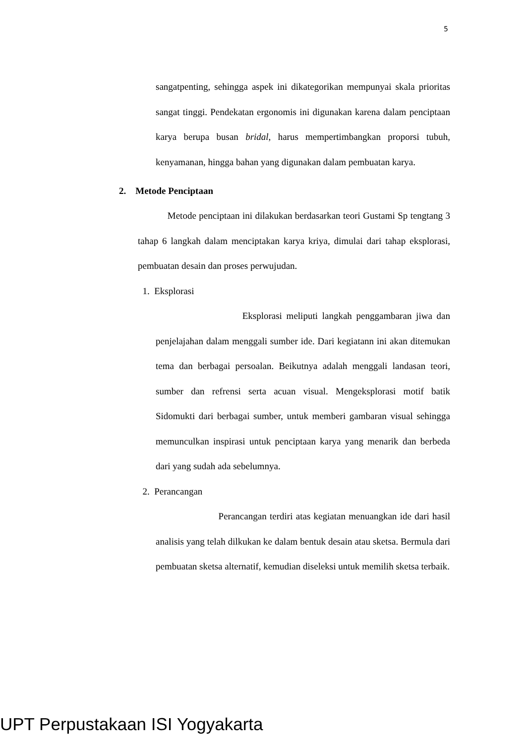5
sangatpenting, sehingga aspek ini dikategorikan mempunyai skala prioritas sangat tinggi. Pendekatan ergonomis ini digunakan karena dalam penciptaan karya berupa busan bridal, harus mempertimbangkan proporsi tubuh, kenyamanan, hingga bahan yang digunakan dalam pembuatan karya.
2. Metode Penciptaan
Metode penciptaan ini dilakukan berdasarkan teori Gustami Sp tengtang 3 tahap 6 langkah dalam menciptakan karya kriya, dimulai dari tahap eksplorasi, pembuatan desain dan proses perwujudan.
1. Eksplorasi
Eksplorasi meliputi langkah penggambaran jiwa dan penjelajahan dalam menggali sumber ide. Dari kegiatann ini akan ditemukan tema dan berbagai persoalan. Beikutnya adalah menggali landasan teori, sumber dan refrensi serta acuan visual. Mengeksplorasi motif batik Sidomukti dari berbagai sumber, untuk memberi gambaran visual sehingga memunculkan inspirasi untuk penciptaan karya yang menarik dan berbeda dari yang sudah ada sebelumnya.
2. Perancangan
Perancangan terdiri atas kegiatan menuangkan ide dari hasil analisis yang telah dilkukan ke dalam bentuk desain atau sketsa. Bermula dari pembuatan sketsa alternatif, kemudian diseleksi untuk memilih sketsa terbaik.
UPT Perpustakaan ISI Yogyakarta